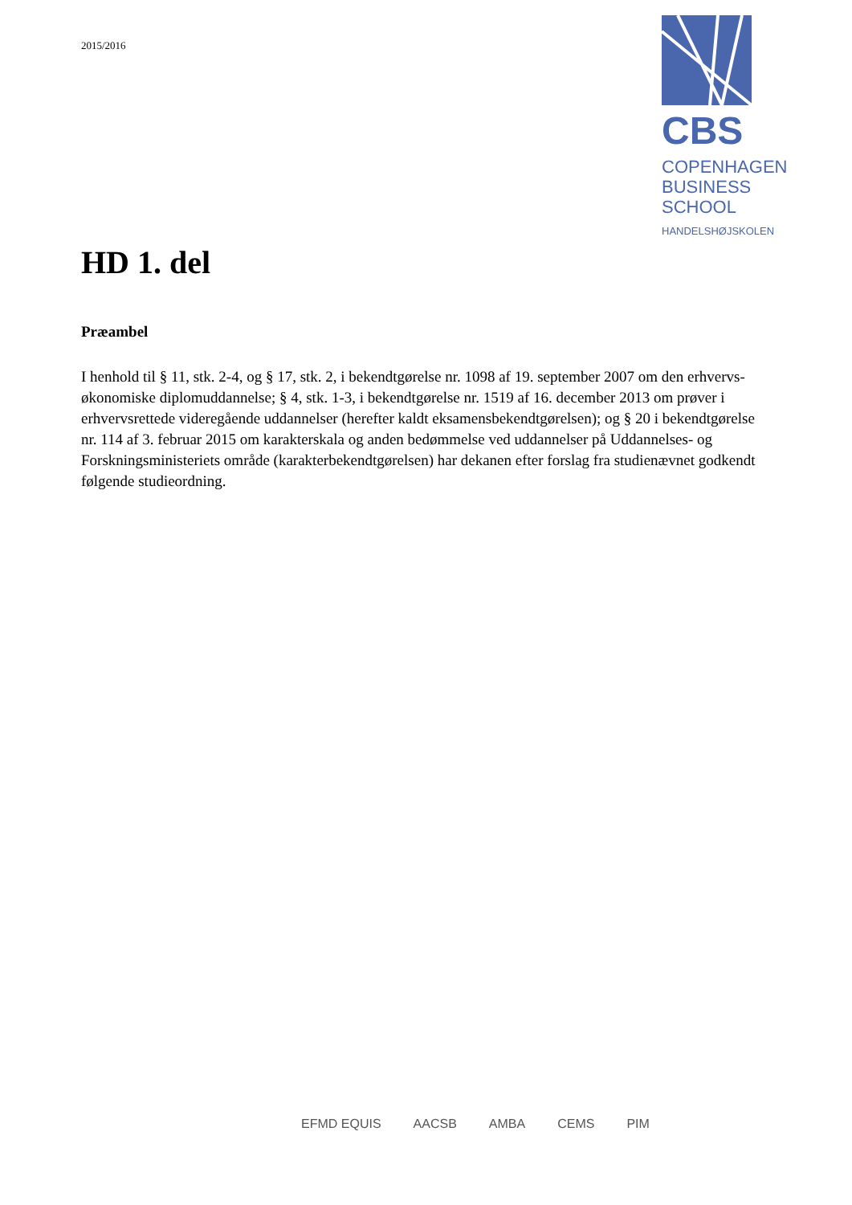2015/2016
CBS
COPENHAGEN
BUSINESS SCHOOL
HANDELSHØJSKOLEN
HD 1. del
Præambel
I henhold til § 11, stk. 2-4, og § 17, stk. 2, i bekendtgørelse nr. 1098 af 19. september 2007 om den erhvervs-økonomiske diplomuddannelse; § 4, stk. 1-3, i bekendtgørelse nr. 1519 af 16. december 2013 om prøver i erhvervsrettede videregående uddannelser (herefter kaldt eksamensbekendtgørelsen); og § 20 i bekendtgørelse nr. 114 af 3. februar 2015 om karakterskala og anden bedømmelse ved uddannelser på Uddannelses- og Forskningsministeriets område (karakterbekendtgørelsen) har dekanen efter forslag fra studienævnet godkendt følgende studieordning.
EFMD EQUIS AACSB AMBA CEMS PIM